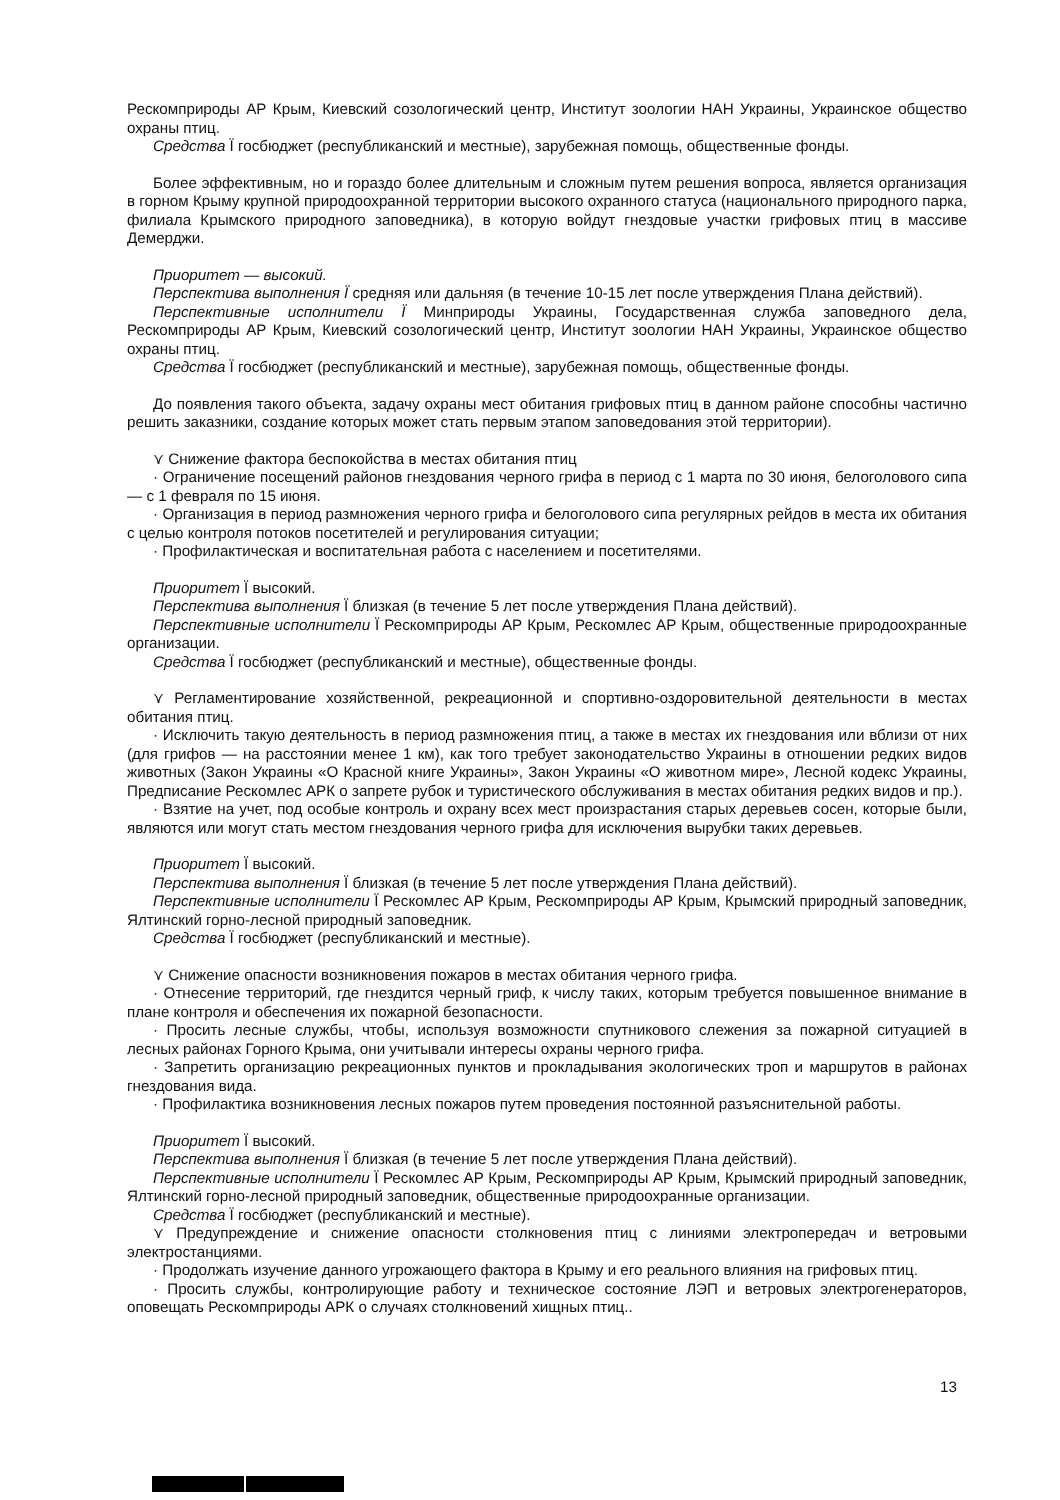Рескомприроды АР Крым, Киевский созологический центр, Институт зоологии НАН Украины, Украинское общество охраны птиц.
Средства Ï госбюджет (республиканский и местные), зарубежная помощь, общественные фонды.
Более эффективным, но и гораздо более длительным и сложным путем решения вопроса, является организация в горном Крыму крупной природоохранной территории высокого охранного статуса (национального природного парка, филиала Крымского природного заповедника), в которую войдут гнездовые участки грифовых птиц в массиве Демерджи.
Приоритет — высокий.
Перспектива выполнения Ï средняя или дальняя (в течение 10-15 лет после утверждения Плана действий).
Перспективные исполнители Ï Минприроды Украины, Государственная служба заповедного дела, Рескомприроды АР Крым, Киевский созологический центр, Институт зоологии НАН Украины, Украинское общество охраны птиц.
Средства Ï госбюджет (республиканский и местные), зарубежная помощь, общественные фонды.
До появления такого объекта, задачу охраны мест обитания грифовых птиц в данном районе способны частично решить заказники, создание которых может стать первым этапом заповедования этой территории).
⋎ Снижение фактора беспокойства в местах обитания птиц
· Ограничение посещений районов гнездования черного грифа в период с 1 марта по 30 июня, белоголового сипа — с 1 февраля по 15 июня.
· Организация в период размножения черного грифа и белоголового сипа регулярных рейдов в места их обитания с целью контроля потоков посетителей и регулирования ситуации;
· Профилактическая и воспитательная работа с населением и посетителями.
Приоритет Ï высокий.
Перспектива выполнения Ï близкая (в течение 5 лет после утверждения Плана действий).
Перспективные исполнители Ï Рескомприроды АР Крым, Рескомлес АР Крым, общественные природоохранные организации.
Средства Ï госбюджет (республиканский и местные), общественные фонды.
⋎ Регламентирование хозяйственной, рекреационной и спортивно-оздоровительной деятельности в местах обитания птиц.
· Исключить такую деятельность в период размножения птиц, а также в местах их гнездования или вблизи от них (для грифов — на расстоянии менее 1 км), как того требует законодательство Украины в отношении редких видов животных (Закон Украины «О Красной книге Украины», Закон Украины «О животном мире», Лесной кодекс Украины, Предписание Рескомлес АРК о запрете рубок и туристического обслуживания в местах обитания редких видов и пр.).
· Взятие на учет, под особые контроль и охрану всех мест произрастания старых деревьев сосен, которые были, являются или могут стать местом гнездования черного грифа для исключения вырубки таких деревьев.
Приоритет Ï высокий.
Перспектива выполнения Ï близкая (в течение 5 лет после утверждения Плана действий).
Перспективные исполнители Ï Рескомлес АР Крым, Рескомприроды АР Крым, Крымский природный заповедник, Ялтинский горно-лесной природный заповедник.
Средства Ï госбюджет (республиканский и местные).
⋎ Снижение опасности возникновения пожаров в местах обитания черного грифа.
· Отнесение территорий, где гнездится черный гриф, к числу таких, которым требуется повышенное внимание в плане контроля и обеспечения их пожарной безопасности.
· Просить лесные службы, чтобы, используя возможности спутникового слежения за пожарной ситуацией в лесных районах Горного Крыма, они учитывали интересы охраны черного грифа.
· Запретить организацию рекреационных пунктов и прокладывания экологических троп и маршрутов в районах гнездования вида.
· Профилактика возникновения лесных пожаров путем проведения постоянной разъяснительной работы.
Приоритет Ï высокий.
Перспектива выполнения Ï близкая (в течение 5 лет после утверждения Плана действий).
Перспективные исполнители Ï Рескомлес АР Крым, Рескомприроды АР Крым, Крымский природный заповедник, Ялтинский горно-лесной природный заповедник, общественные природоохранные организации.
Средства Ï госбюджет (республиканский и местные).
⋎ Предупреждение и снижение опасности столкновения птиц с линиями электропередач и ветровыми электростанциями.
· Продолжать изучение данного угрожающего фактора в Крыму и его реального влияния на грифовых птиц.
· Просить службы, контролирующие работу и техническое состояние ЛЭП и ветровых электрогенераторов, оповещать Рескомприроды АРК о случаях столкновений хищных птиц..
13